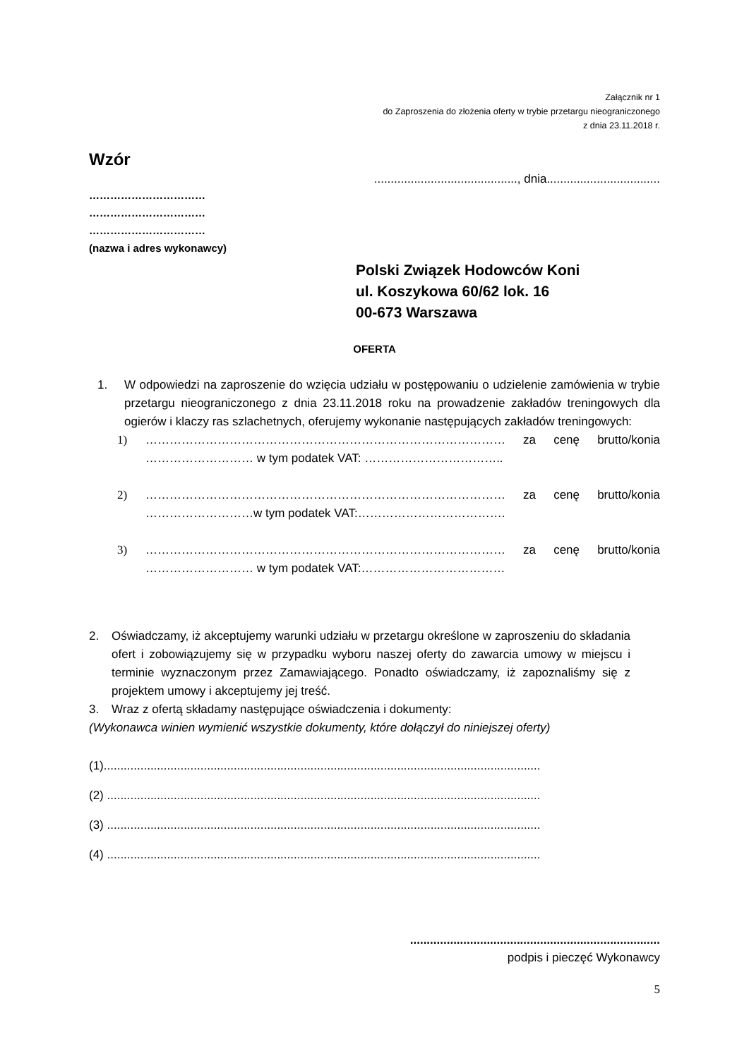Załącznik nr 1
do Zaproszenia do złożenia oferty w trybie przetargu nieograniczonego
z dnia 23.11.2018 r.
Wzór
..........................................., dnia..................................
……………………………
……………………………
……………………………
(nazwa i adres wykonawcy)
Polski Związek Hodowców Koni
ul. Koszykowa 60/62 lok. 16
00-673 Warszawa
OFERTA
1. W odpowiedzi na zaproszenie do wzięcia udziału w postępowaniu o udzielenie zamówienia w trybie przetargu nieograniczonego z dnia 23.11.2018 roku na prowadzenie zakładów treningowych dla ogierów i klaczy ras szlachetnych, oferujemy wykonanie następujących zakładów treningowych:
1) ……………………………………………………………………………… za cenę brutto/konia
……………………… w tym podatek VAT: ……………………………..
2) ……………………………………………………………………………… za cenę brutto/konia
………………………w tym podatek VAT:……………………………….
3) ……………………………………………………………………………… za cenę brutto/konia
……………………… w tym podatek VAT:………………………………
2. Oświadczamy, iż akceptujemy warunki udziału w przetargu określone w zaproszeniu do składania ofert i zobowiązujemy się w przypadku wyboru naszej oferty do zawarcia umowy w miejscu i terminie wyznaczonym przez Zamawiającego. Ponadto oświadczamy, iż zapoznaliśmy się z projektem umowy i akceptujemy jej treść.
3. Wraz z ofertą składamy następujące oświadczenia i dokumenty:
(Wykonawca winien wymienić wszystkie dokumenty, które dołączył do niniejszej oferty)
(1)...................................................................................................................................
(2) ..................................................................................................................................
(3) ..................................................................................................................................
(4) ..................................................................................................................................
...........................................................................
podpis i pieczęć Wykonawcy
5